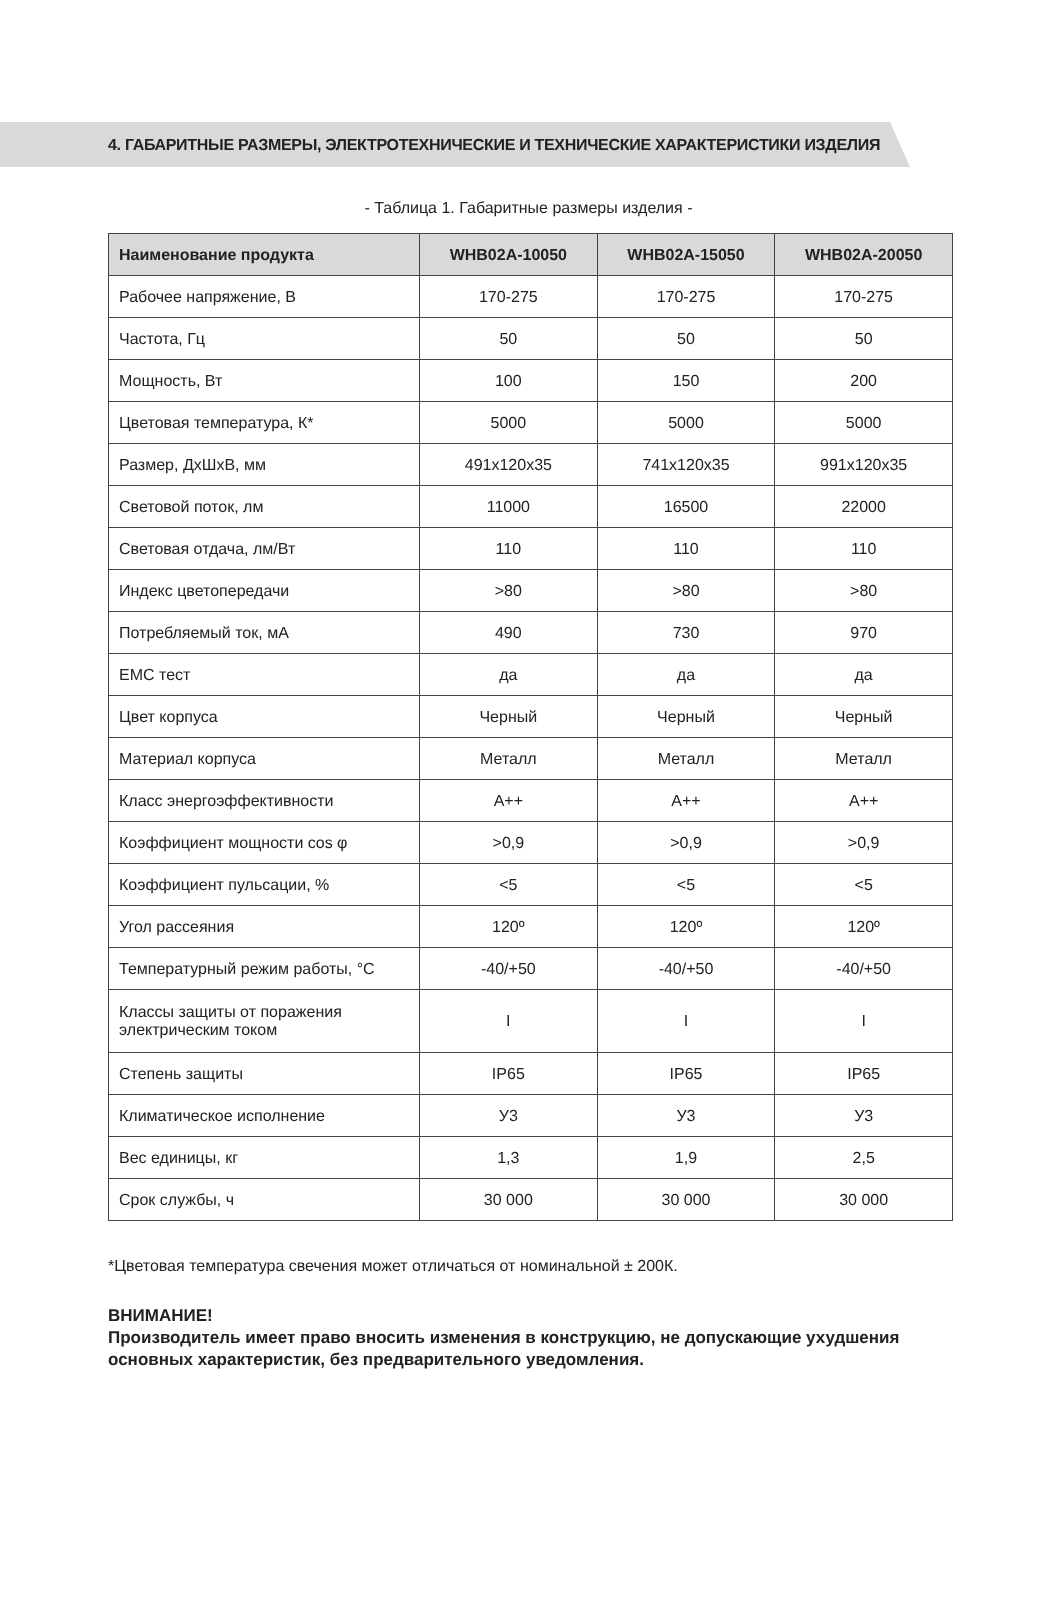4. ГАБАРИТНЫЕ РАЗМЕРЫ, ЭЛЕКТРОТЕХНИЧЕСКИЕ И ТЕХНИЧЕСКИЕ ХАРАКТЕРИСТИКИ ИЗДЕЛИЯ
- Таблица 1. Габаритные размеры изделия -
| Наименование продукта | WHB02A-10050 | WHB02A-15050 | WHB02A-20050 |
| --- | --- | --- | --- |
| Рабочее напряжение, В | 170-275 | 170-275 | 170-275 |
| Частота, Гц | 50 | 50 | 50 |
| Мощность, Вт | 100 | 150 | 200 |
| Цветовая температура, К* | 5000 | 5000 | 5000 |
| Размер, ДхШхВ, мм | 491x120x35 | 741x120x35 | 991x120x35 |
| Световой поток, лм | 11000 | 16500 | 22000 |
| Световая отдача, лм/Вт | 110 | 110 | 110 |
| Индекс цветопередачи | >80 | >80 | >80 |
| Потребляемый ток, мА | 490 | 730 | 970 |
| ЕМС тест | да | да | да |
| Цвет корпуса | Черный | Черный | Черный |
| Материал корпуса | Металл | Металл | Металл |
| Класс энергоэффективности | A++ | A++ | A++ |
| Коэффициент мощности cos φ | >0,9 | >0,9 | >0,9 |
| Коэффициент пульсации, % | <5 | <5 | <5 |
| Угол рассеяния | 120º | 120º | 120º |
| Температурный режим работы, °С | -40/+50 | -40/+50 | -40/+50 |
| Классы защиты от поражения электрическим током | I | I | I |
| Степень защиты | IP65 | IP65 | IP65 |
| Климатическое исполнение | У3 | У3 | У3 |
| Вес единицы, кг | 1,3 | 1,9 | 2,5 |
| Срок службы, ч | 30 000 | 30 000 | 30 000 |
*Цветовая температура свечения может отличаться от номинальной ± 200К.
ВНИМАНИЕ!
Производитель имеет право вносить изменения в конструкцию, не допускающие ухудшения основных характеристик, без предварительного уведомления.